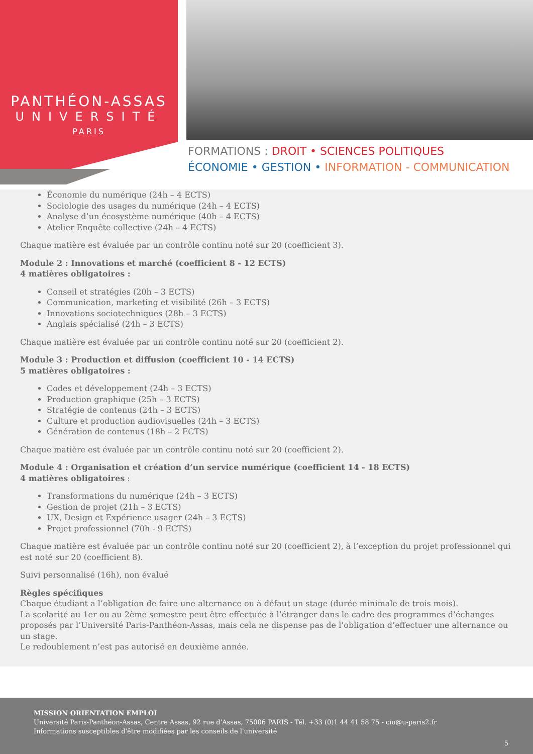PANTHÉON-ASSAS
UNIVERSITÉ
PARIS
FORMATIONS : DROIT • SCIENCES POLITIQUES
ÉCONOMIE • GESTION • INFORMATION - COMMUNICATION
Économie du numérique (24h – 4 ECTS)
Sociologie des usages du numérique (24h – 4 ECTS)
Analyse d’un écosystème numérique (40h – 4 ECTS)
Atelier Enquête collective (24h – 4 ECTS)
Chaque matière est évaluée par un contrôle continu noté sur 20 (coefficient 3).
Module 2 : Innovations et marché (coefficient 8 - 12 ECTS)
4 matières obligatoires :
Conseil et stratégies (20h – 3 ECTS)
Communication, marketing et visibilité (26h – 3 ECTS)
Innovations sociotechniques (28h – 3 ECTS)
Anglais spécialisé (24h – 3 ECTS)
Chaque matière est évaluée par un contrôle continu noté sur 20 (coefficient 2).
Module 3 : Production et diffusion (coefficient 10 - 14 ECTS)
5 matières obligatoires :
Codes et développement (24h – 3 ECTS)
Production graphique (25h – 3 ECTS)
Stratégie de contenus (24h – 3 ECTS)
Culture et production audiovisuelles (24h – 3 ECTS)
Génération de contenus (18h – 2 ECTS)
Chaque matière est évaluée par un contrôle continu noté sur 20 (coefficient 2).
Module 4 : Organisation et création d’un service numérique (coefficient 14 - 18 ECTS)
4 matières obligatoires :
Transformations du numérique (24h – 3 ECTS)
Gestion de projet (21h – 3 ECTS)
UX, Design et Expérience usager (24h – 3 ECTS)
Projet professionnel (70h - 9 ECTS)
Chaque matière est évaluée par un contrôle continu noté sur 20 (coefficient 2), à l’exception du projet professionnel qui est noté sur 20 (coefficient 8).
Suivi personnalisé (16h), non évalué
Règles spécifiques
Chaque étudiant a l’obligation de faire une alternance ou à défaut un stage (durée minimale de trois mois).
La scolarité au 1er ou au 2ème semestre peut être effectuée à l’étranger dans le cadre des programmes d’échanges proposés par l’Université Paris-Panthéon-Assas, mais cela ne dispense pas de l’obligation d’effectuer une alternance ou un stage.
Le redoublement n’est pas autorisé en deuxième année.
MISSION ORIENTATION EMPLOI
Université Paris-Panthéon-Assas, Centre Assas, 92 rue d'Assas, 75006 PARIS - Tél. +33 (0)1 44 41 58 75 - cio@u-paris2.fr
Informations susceptibles d'être modifiées par les conseils de l'université
5